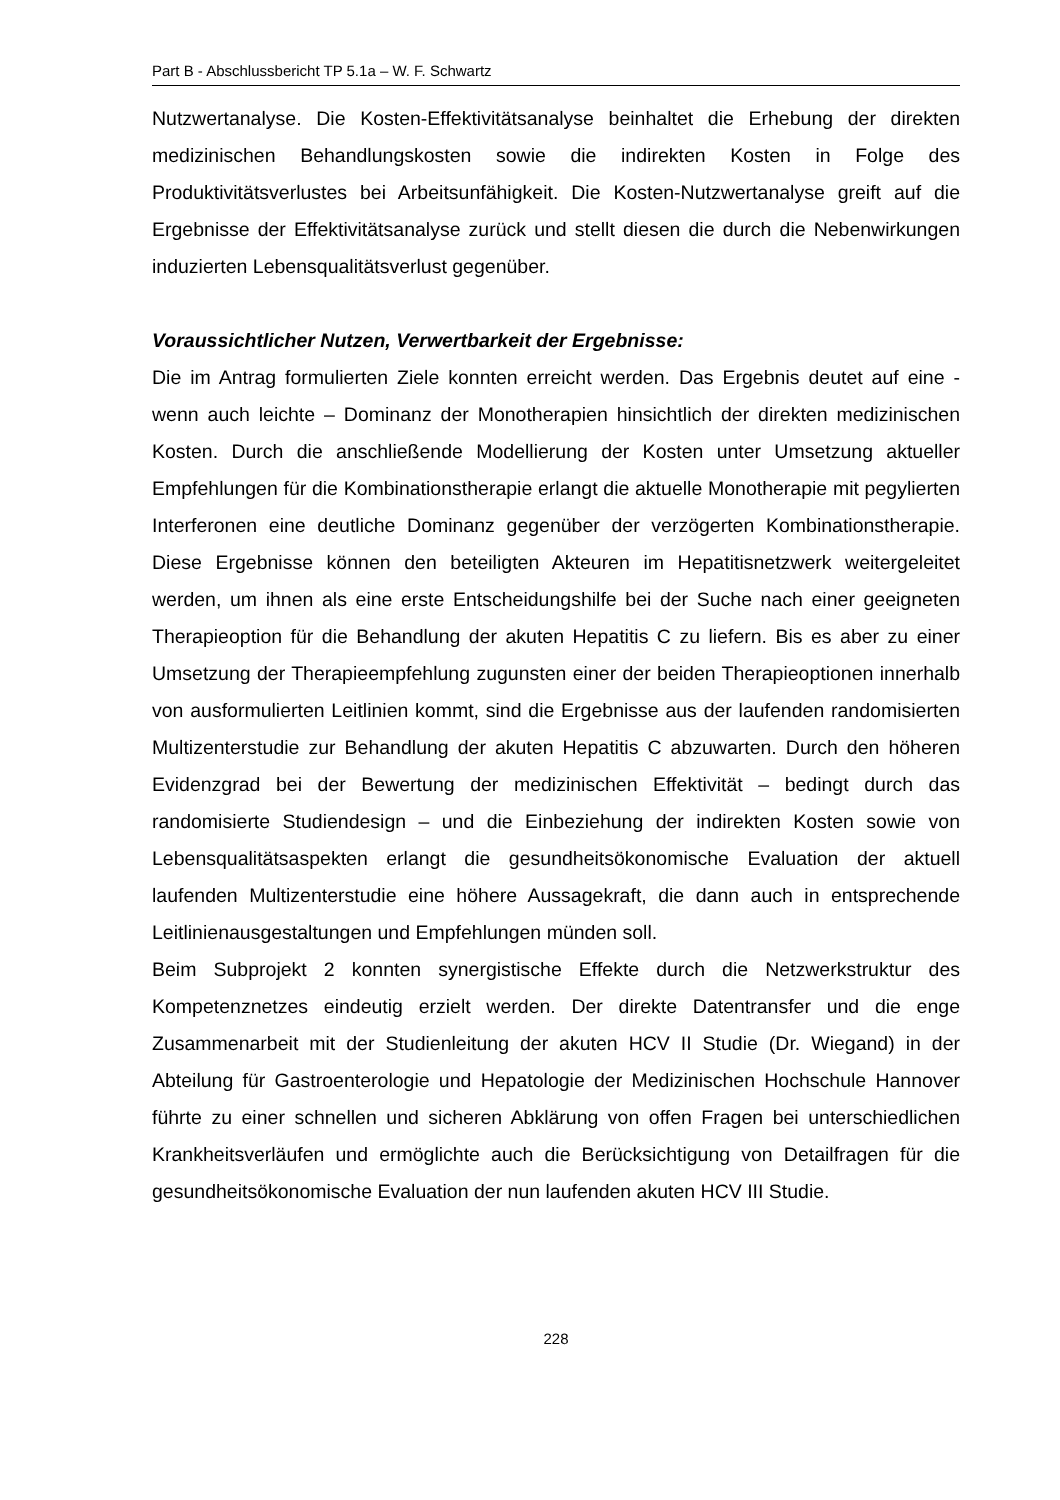Part B - Abschlussbericht TP 5.1a – W. F. Schwartz
Nutzwertanalyse. Die Kosten-Effektivitätsanalyse beinhaltet die Erhebung der direkten medizinischen Behandlungskosten sowie die indirekten Kosten in Folge des Produktivitätsverlustes bei Arbeitsunfähigkeit. Die Kosten-Nutzwertanalyse greift auf die Ergebnisse der Effektivitätsanalyse zurück und stellt diesen die durch die Nebenwirkungen induzierten Lebensqualitätsverlust gegenüber.
Voraussichtlicher Nutzen, Verwertbarkeit der Ergebnisse:
Die im Antrag formulierten Ziele konnten erreicht werden. Das Ergebnis deutet auf eine - wenn auch leichte – Dominanz der Monotherapien hinsichtlich der direkten medizinischen Kosten. Durch die anschließende Modellierung der Kosten unter Umsetzung aktueller Empfehlungen für die Kombinationstherapie erlangt die aktuelle Monotherapie mit pegylierten Interferonen eine deutliche Dominanz gegenüber der verzögerten Kombinationstherapie. Diese Ergebnisse können den beteiligten Akteuren im Hepatitisnetzwerk weitergeleitet werden, um ihnen als eine erste Entscheidungshilfe bei der Suche nach einer geeigneten Therapieoption für die Behandlung der akuten Hepatitis C zu liefern. Bis es aber zu einer Umsetzung der Therapieempfehlung zugunsten einer der beiden Therapieoptionen innerhalb von ausformulierten Leitlinien kommt, sind die Ergebnisse aus der laufenden randomisierten Multizenterstudie zur Behandlung der akuten Hepatitis C abzuwarten. Durch den höheren Evidenzgrad bei der Bewertung der medizinischen Effektivität – bedingt durch das randomisierte Studiendesign – und die Einbeziehung der indirekten Kosten sowie von Lebensqualitätsaspekten erlangt die gesundheitsökonomische Evaluation der aktuell laufenden Multizenterstudie eine höhere Aussagekraft, die dann auch in entsprechende Leitlinienausgestaltungen und Empfehlungen münden soll.
Beim Subprojekt 2 konnten synergistische Effekte durch die Netzwerkstruktur des Kompetenznetzes eindeutig erzielt werden. Der direkte Datentransfer und die enge Zusammenarbeit mit der Studienleitung der akuten HCV II Studie (Dr. Wiegand) in der Abteilung für Gastroenterologie und Hepatologie der Medizinischen Hochschule Hannover führte zu einer schnellen und sicheren Abklärung von offen Fragen bei unterschiedlichen Krankheitsverläufen und ermöglichte auch die Berücksichtigung von Detailfragen für die gesundheitsökonomische Evaluation der nun laufenden akuten HCV III Studie.
228